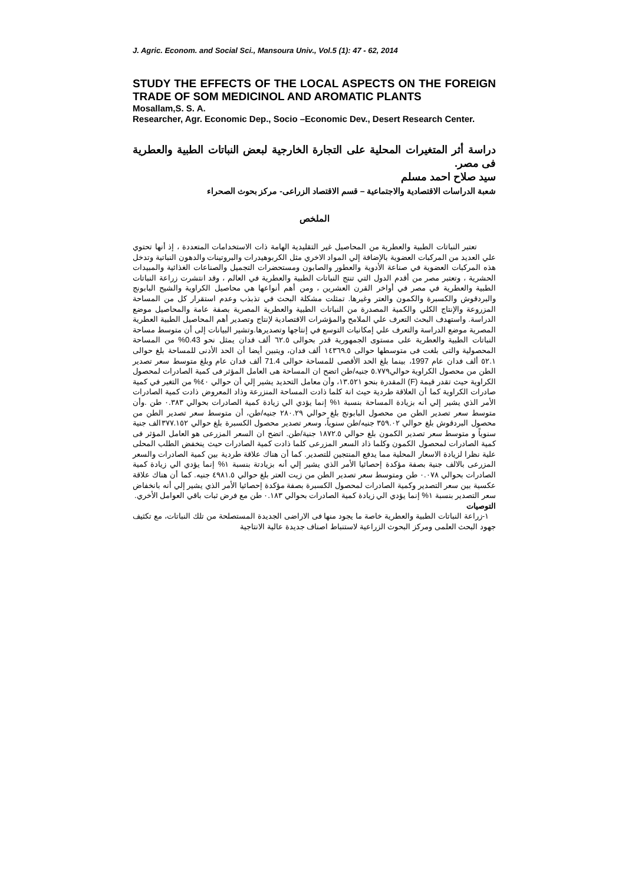J. Agric. Econom. and Social Sci., Mansoura Univ., Vol.5 (1): 47 - 62, 2014
STUDY THE EFFECTS OF THE LOCAL ASPECTS ON THE FOREIGN TRADE OF SOM MEDICINOL AND AROMATIC PLANTS
Mosallam,S. S. A.
Researcher, Agr. Economic Dep., Socio –Economic Dev., Desert Research Center.
دراسة أثر المتغيرات المحلية على التجارة الخارجية لبعض النباتات الطبية والعطرية فى مصر.
سيد صلاح احمد مسلم
شعبة الدراسات الاقتصادية والاجتماعية – قسم الاقتصاد الزراعى- مركز بحوث الصحراء
الملخص
تعتبر النباتات الطبية والعطرية من المحاصيل غير التقليدية الهامة ذات الاستخدامات المتعددة ، إذ أنها تحتوي علي العديد من المركبات العضوية بالإضافة إلي المواد الاخري مثل الكربوهيدرات والبروتينات والدهون النباتية وتدخل هذه المركبات العضوية في صناعة الأدوية والعطور والصابون ومستحضرات التجميل والصناعات الغذائية والمبيدات الحشرية ، وتعتبر مصر من أقدم الدول التي تنتج النباتات الطبية والعطرية في العالم ، وقد انتشرت زراعة النباتات الطبية والعطرية في مصر في أواخر القرن العشرين ، ومن أهم أنواعها هي محاصيل الكراوية والشيح البابونج والبردقوش والكسبرة والكمون والعتر وغيرها. تمثلت مشكلة البحث في تذبذب وعدم استقرار كل من المساحة المزروعة والإنتاج الكلي والكمية المصدرة من النباتات الطبية والعطرية المصرية بصفة عامة والمحاصيل موضع الدراسة. واستهدف البحث التعرف علي الملامح والمؤشرات الاقتصادية لإنتاج وتصدير أهم المحاصيل الطبية العطرية المصرية موضع الدراسة والتعرف علي إمكانيات التوسع في إنتاجها وتصديرها.وتشير البيانات إلى أن متوسط مساحة النباتات الطبية والعطرية على مستوى الجمهورية قدر بحوالى ٦٢.٥ ألف فدان يمثل نحو 0.43% من المساحة المحصولية والتى بلغت فى متوسطها حوالى ١٤٣٦٩.٥ ألف فدان، ويتبين أيضا أن الحد الأدنى للمساحة بلغ حوالى ٥٢.١ ألف فدان عام 1997، بينما بلغ الحد الأقصى للمساحة حوالى 71.4 ألف فدان عام وبلغ متوسط سعر تصدير الطن من محصول الكراوية حوالي٥.٧٧٩ جنيه/طن اتضح ان المساحة هى العامل المؤثر فى كمية الصادرات لمحصول الكراوية حيث تقدر قيمة (F) المقدرة بنحو ١٣.٥٢١، وأن معامل التحديد يشير إلي أن حوالي ٤٠% من التغير في كمية صادرات الكراوية كما أن العلاقة طردية حيث انة كلما ذادت المساحة المنزرعة وذاد المعروض ذادت كمية الصادرات الأمر الذي يشير إلي أنه بزيادة المساحة بنسبة ١% إنما يؤدي الي زيادة كمية الصادرات بحوالي ٠.٣٨٣ طن .وأن متوسط سعر تصدير الطن من محصول البابونج بلغ حوالي ٢٨٠.٢٩ جنيه/طن، أن متوسط سعر تصدير الطن من محصول البردقوش بلغ حوالي ٣٥٩.٠٢ جنيه/طن سنوياً، وسعر تصدير محصول الكسبرة بلغ حوالي ٣٧٧.١٥٢الف جنية سنوياً و متوسط سعر تصدير الكمون بلغ حوالي ١٨٧٢.٥ جنية/طن. اتضح ان السعر المزرعى هو العامل المؤثر فى كمية الصادرات لمحصول الكمون وكلما ذاد السعر المزرعى كلما ذادت كمية الصادرات حيث ينخفض الطلب المحلى علية نظرا لزيادة الاسعار المحلية مما يدفع المنتجين للتصدير. كما أن هناك علاقة طردية بين كمية الصادرات والسعر المزرعى بالالف جنية بصفة مؤكدة إحصائيا الأمر الذي يشير إلي أنه بزيادتة بنسبة ١% إنما يؤدي الي زيادة كمية الصادرات بحوالي ٠.٠٧٨ طن ومتوسط سعر تصدير الطن من زيت العتر بلغ حوالي ٤٩٨١.٥ جنيه. كما أن هناك علاقة عكسية بين سعر التصدير وكمية الصادرات لمحصول الكسبرة بصفة مؤكدة إحصائيا الأمر الذي يشير إلي أنه بانخفاض سعر التصدير بنسبة ١% إنما يؤدي الي زيادة كمية الصادرات بحوالي ٠.١٨٣ طن مع فرض ثبات باقي العوامل الأخري.
التوصيات
١-زراعة النباتات الطبية والعطرية خاصة ما يجود منها فى الاراضى الجديدة المستصلحة من تلك النباتات، مع تكثيف جهود البحث العلمى ومركز البحوث الزراعية لاستنباط اصناف جديدة عالية الانتاجية